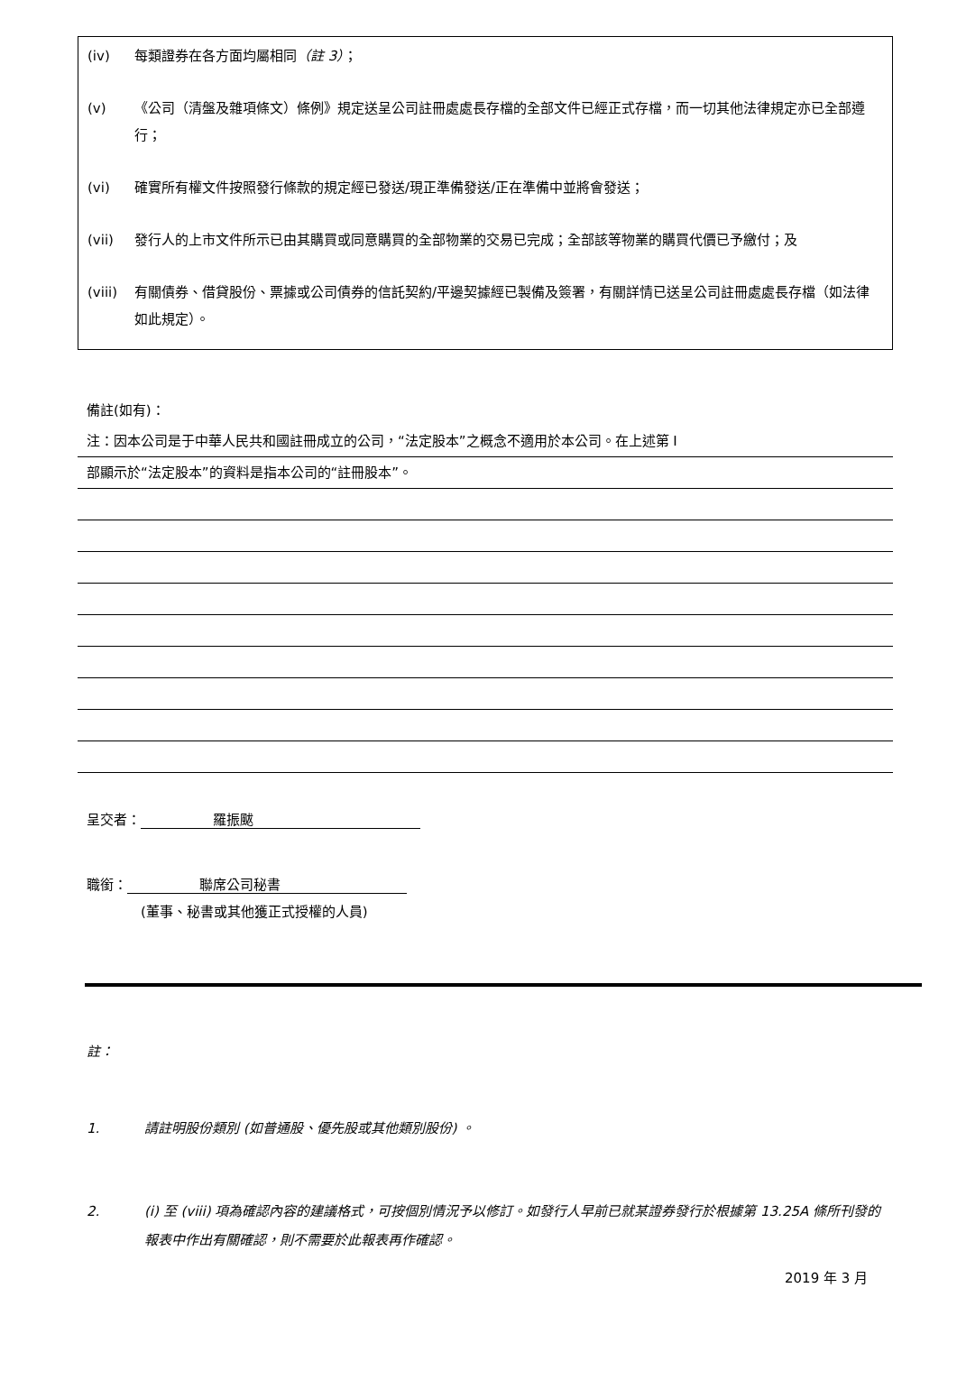(iv) 每類證券在各方面均屬相同（註 3）；
(v) 《公司（清盤及雜項條文）條例》規定送呈公司註冊處處長存檔的全部文件已經正式存檔，而一切其他法律規定亦已全部遵行；
(vi) 確實所有權文件按照發行條款的規定經已發送/現正準備發送/正在準備中並將會發送；
(vii) 發行人的上市文件所示已由其購買或同意購買的全部物業的交易已完成；全部該等物業的購買代價已予繳付；及
(viii) 有關債券、借貸股份、票據或公司債券的信託契約/平邊契據經已製備及簽署，有關詳情已送呈公司註冊處處長存檔（如法律如此規定）。
備註(如有)：
注：因本公司是于中華人民共和國註冊成立的公司，“法定股本”之概念不適用於本公司。在上述第 I
部顯示於“法定股本”的資料是指本公司的“註冊股本”。
呈交者： 羅振颰
職銜： 聯席公司秘書
(董事、秘書或其他獲正式授權的人員)
註：
1. 請註明股份類別 (如普通股、優先股或其他類別股份) 。
2. (i) 至 (viii) 項為確認內容的建議格式，可按個別情況予以修訂。如發行人早前已就某證券發行於根據第 13.25A 條所刊發的報表中作出有關確認，則不需要於此報表再作確認。
2019 年 3 月